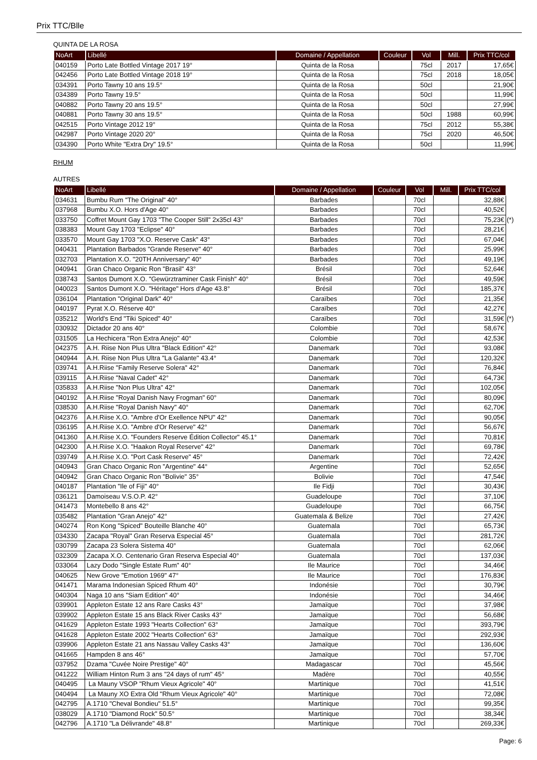Prix TTC/Blle
QUINTA DE LA ROSA
| NoArt | Libellé | Domaine / Appellation | Couleur | Vol | Mill. | Prix TTC/col |
| --- | --- | --- | --- | --- | --- | --- |
| 040159 | Porto Late Bottled Vintage 2017 19° | Quinta de la Rosa | | 75cl | 2017 | 17,65€ |
| 042456 | Porto Late Bottled Vintage 2018 19° | Quinta de la Rosa | | 75cl | 2018 | 18,05€ |
| 034391 | Porto Tawny 10 ans 19.5° | Quinta de la Rosa | | 50cl | | 21,90€ |
| 034389 | Porto Tawny 19.5° | Quinta de la Rosa | | 50cl | | 11,99€ |
| 040882 | Porto Tawny 20 ans 19.5° | Quinta de la Rosa | | 50cl | | 27,99€ |
| 040881 | Porto Tawny 30 ans 19.5° | Quinta de la Rosa | | 50cl | 1988 | 60,99€ |
| 042515 | Porto Vintage 2012 19° | Quinta de la Rosa | | 75cl | 2012 | 55,38€ |
| 042987 | Porto Vintage 2020 20° | Quinta de la Rosa | | 75cl | 2020 | 46,50€ |
| 034390 | Porto White "Extra Dry" 19.5° | Quinta de la Rosa | | 50cl | | 11,99€ |
RHUM
AUTRES
| NoArt | Libellé | Domaine / Appellation | Couleur | Vol | Mill. | Prix TTC/col | |
| --- | --- | --- | --- | --- | --- | --- | --- |
| 034631 | Bumbu Rum "The Original" 40° | Barbades | | 70cl | | 32,88€ | |
| 037968 | Bumbu X.O. Hors d'Age 40° | Barbades | | 70cl | | 40,52€ | |
| 033750 | Coffret Mount Gay 1703 "The Cooper Still" 2x35cl 43° | Barbades | | 70cl | | 75,23€ | (*) |
| 038383 | Mount Gay 1703 "Eclipse" 40° | Barbades | | 70cl | | 28,21€ | |
| 033570 | Mount Gay 1703 "X.O. Reserve Cask" 43° | Barbades | | 70cl | | 67,04€ | |
| 040431 | Plantation Barbados "Grande Reserve" 40° | Barbades | | 70cl | | 25,99€ | |
| 032703 | Plantation X.O. "20TH Anniversary" 40° | Barbades | | 70cl | | 49,19€ | |
| 040941 | Gran Chaco Organic Ron "Brasil" 43° | Brésil | | 70cl | | 52,64€ | |
| 038743 | Santos Dumont X.O. "Gewürztraminer Cask Finish" 40° | Brésil | | 70cl | | 49,59€ | |
| 040023 | Santos Dumont X.O. "Héritage" Hors d'Age 43.8° | Brésil | | 70cl | | 185,37€ | |
| 036104 | Plantation "Original Dark" 40° | Caraïbes | | 70cl | | 21,35€ | |
| 040197 | Pyrat X.O. Réserve 40° | Caraïbes | | 70cl | | 42,27€ | |
| 035212 | World's End "Tiki Spiced" 40° | Caraïbes | | 70cl | | 31,59€ | (*) |
| 030932 | Dictador 20 ans 40° | Colombie | | 70cl | | 58,67€ | |
| 031505 | La Hechicera "Ron Extra Anejo" 40° | Colombie | | 70cl | | 42,53€ | |
| 042375 | A.H. Riise Non Plus Ultra "Black Edition" 42° | Danemark | | 70cl | | 93,08€ | |
| 040944 | A.H. Riise Non Plus Ultra "La Galante" 43.4° | Danemark | | 70cl | | 120,32€ | |
| 039741 | A.H.Riise "Family Reserve Solera" 42° | Danemark | | 70cl | | 76,84€ | |
| 039115 | A.H.Riise "Naval Cadet" 42° | Danemark | | 70cl | | 64,73€ | |
| 035833 | A.H.Riise "Non Plus Ultra" 42° | Danemark | | 70cl | | 102,05€ | |
| 040192 | A.H.Riise "Royal Danish Navy Frogman" 60° | Danemark | | 70cl | | 80,09€ | |
| 038530 | A.H.Riise "Royal Danish Navy" 40° | Danemark | | 70cl | | 62,70€ | |
| 042376 | A.H.Riise X.O. "Ambre d'Or Exellence NPU" 42° | Danemark | | 70cl | | 90,05€ | |
| 036195 | A.H.Riise X.O. "Ambre d'Or Reserve" 42° | Danemark | | 70cl | | 56,67€ | |
| 041360 | A.H.Riise X.O. "Founders Reserve Édition Collector" 45.1° | Danemark | | 70cl | | 70,81€ | |
| 042300 | A.H.Riise X.O. "Haakon Royal Reserve" 42° | Danemark | | 70cl | | 69,78€ | |
| 039749 | A.H.Riise X.O. "Port Cask Reserve" 45° | Danemark | | 70cl | | 72,42€ | |
| 040943 | Gran Chaco Organic Ron "Argentine" 44° | Argentine | | 70cl | | 52,65€ | |
| 040942 | Gran Chaco Organic Ron "Bolivie" 35° | Bolivie | | 70cl | | 47,54€ | |
| 040187 | Plantation "Ile of Fiji" 40° | Ile Fidji | | 70cl | | 30,43€ | |
| 036121 | Damoiseau V.S.O.P. 42° | Guadeloupe | | 70cl | | 37,10€ | |
| 041473 | Montebello 8 ans 42° | Guadeloupe | | 70cl | | 66,75€ | |
| 035482 | Plantation "Gran Anejo" 42° | Guatemala & Belize | | 70cl | | 27,42€ | |
| 040274 | Ron Kong "Spiced" Bouteille Blanche 40° | Guatemala | | 70cl | | 65,73€ | |
| 034330 | Zacapa "Royal" Gran Reserva Especial 45° | Guatemala | | 70cl | | 281,72€ | |
| 030799 | Zacapa 23 Solera Sistema 40° | Guatemala | | 70cl | | 62,06€ | |
| 032309 | Zacapa X.O. Centenario Gran Reserva Especial 40° | Guatemala | | 70cl | | 137,03€ | |
| 033064 | Lazy Dodo "Single Estate Rum" 40° | Ile Maurice | | 70cl | | 34,46€ | |
| 040625 | New Grove "Emotion 1969" 47° | Ile Maurice | | 70cl | | 176,83€ | |
| 041471 | Marama Indonesian Spiced Rhum 40° | Indonésie | | 70cl | | 30,79€ | |
| 040304 | Naga 10 ans "Siam Edition" 40° | Indonésie | | 70cl | | 34,46€ | |
| 039901 | Appleton Estate 12 ans Rare Casks 43° | Jamaïque | | 70cl | | 37,98€ | |
| 039902 | Appleton Estate 15 ans Black River Casks 43° | Jamaïque | | 70cl | | 56,68€ | |
| 041629 | Appleton Estate 1993 "Hearts Collection" 63° | Jamaïque | | 70cl | | 393,79€ | |
| 041628 | Appleton Estate 2002 "Hearts Collection" 63° | Jamaïque | | 70cl | | 292,93€ | |
| 039906 | Appleton Estate 21 ans Nassau Valley Casks 43° | Jamaïque | | 70cl | | 136,60€ | |
| 041665 | Hampden 8 ans 46° | Jamaïque | | 70cl | | 57,70€ | |
| 037952 | Dzama "Cuvée Noire Prestige" 40° | Madagascar | | 70cl | | 45,56€ | |
| 041222 | William Hinton Rum 3 ans "24 days of rum" 45° | Madère | | 70cl | | 40,55€ | |
| 040495 | La Mauny VSOP "Rhum Vieux Agricole" 40° | Martinique | | 70cl | | 41,51€ | |
| 040494 | La Mauny XO Extra Old "Rhum Vieux Agricole" 40° | Martinique | | 70cl | | 72,08€ | |
| 042795 | A.1710 "Cheval Bondieu" 51.5° | Martinique | | 70cl | | 99,35€ | |
| 038029 | A.1710 "Diamond Rock" 50.5° | Martinique | | 70cl | | 38,34€ | |
| 042796 | A.1710 "La Délivrande" 48.8° | Martinique | | 70cl | | 269,33€ | |
Page: 6